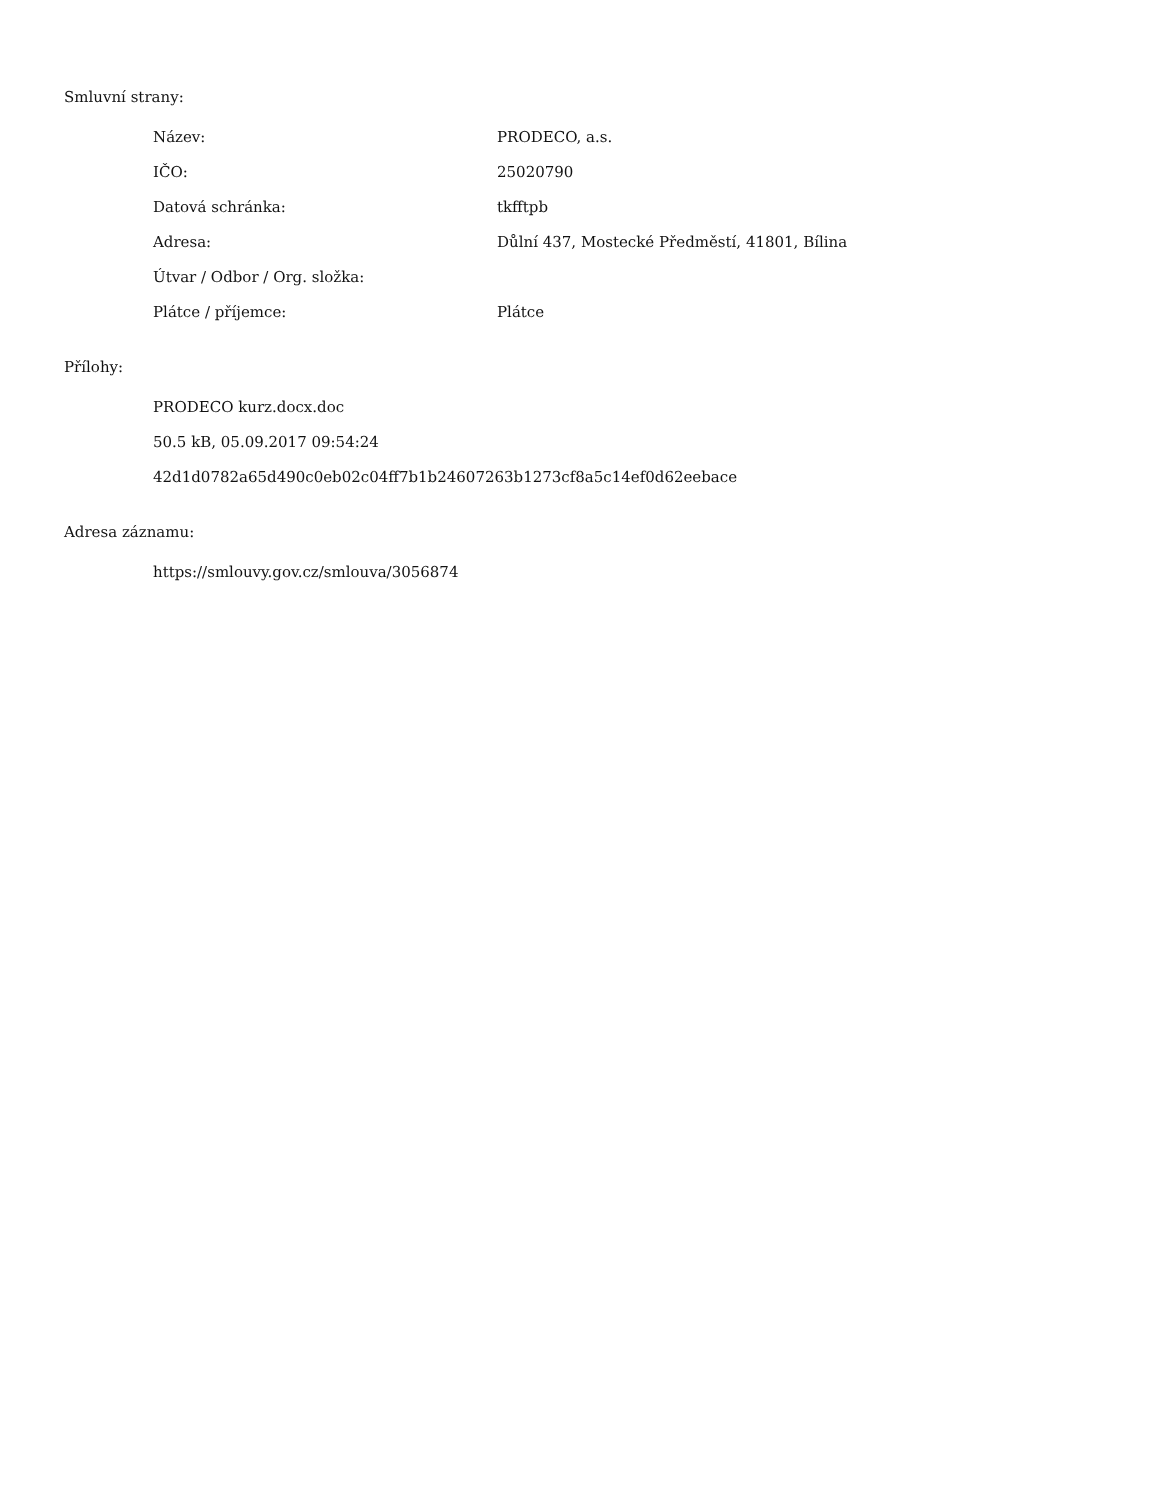Smluvní strany:
| Název: | PRODECO, a.s. |
| IČO: | 25020790 |
| Datová schránka: | tkfftpb |
| Adresa: | Důlní 437, Mostecké Předměstí, 41801, Bílina |
| Útvar / Odbor / Org. složka: | |
| Plátce / příjemce: | Plátce |
Přílohy:
PRODECO kurz.docx.doc
50.5 kB, 05.09.2017 09:54:24
42d1d0782a65d490c0eb02c04ff7b1b24607263b1273cf8a5c14ef0d62eebace
Adresa záznamu:
https://smlouvy.gov.cz/smlouva/3056874